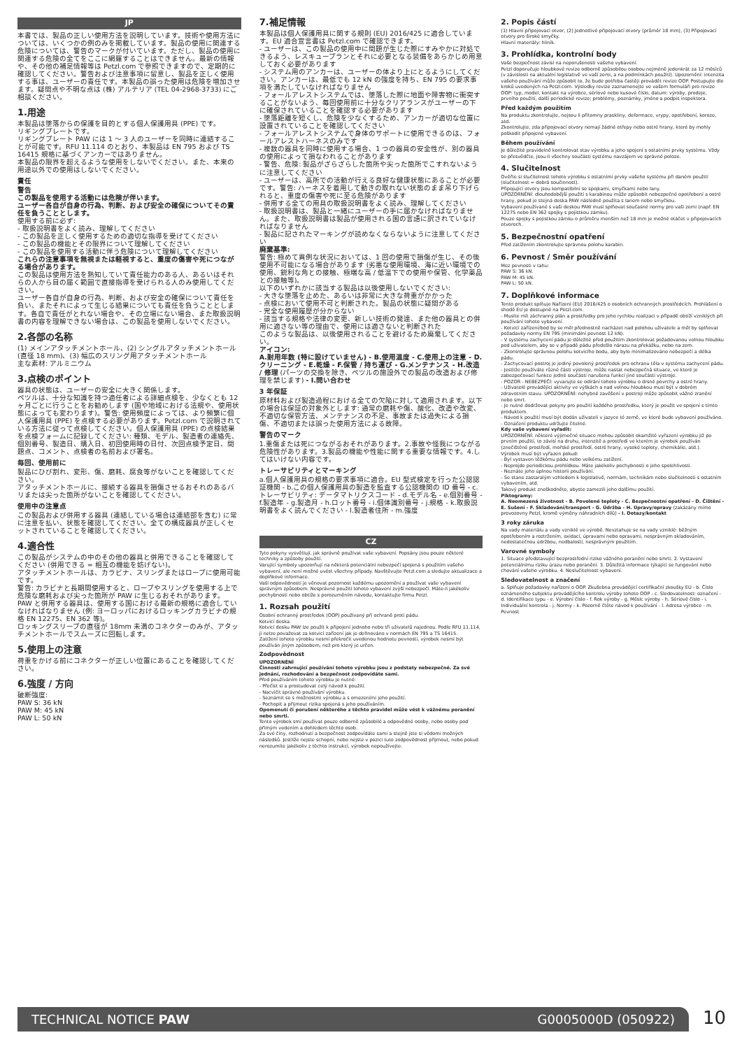JP
本書では、製品の正しい使用方法を説明しています。技術や使用方法については、いくつかの例のみを掲載しています。製品の使用に関連する危険については、警告のマークが付いています。ただし、製品の使用に関連する危険の全てをここに網羅することはできません。最新の情報や、その他の補足情報等は Petzl.com で参照できますので、定期的に確認してください。警告および注意事項に留意し、製品を正しく使用する事は、ユーザーの責任です。本製品の誤った使用は危険を増加させます。疑問点や不明な点は (株) アルテリア (TEL 04-2968-3733) にご相談ください。
1.用途
本製品は墜落からの保護を目的とする個人保護用具 (PPE) です。
リギングプレートです。
リギングプレート PAW には 1 ～ 3 人のユーザーを同時に連結することが可能です。RFU 11.114 のとおり、本製品は EN 795 および TS 16415 規格に基づくアンカーではありません。
本製品の限界を超えるような使用をしないでください。また、本来の用途以外での使用はしないでください。
責任
警告
この製品を使用する活動には危険が伴います。
ユーザー各自が自身の行為、判断、および安全の確保についてその責任を負うこととします。
使用する前に必ず:
- 取扱説明書をよく読み、理解してください
- この製品を正しく使用するための適切な指導を受けてください
- この製品の機能とその限界について理解してください
- この製品を使用する活動に伴う危険について理解してください
これらの注意事項を無視または軽視すると、重度の傷害や死につながる場合があります。
この製品は使用方法を熟知していて責任能力のある人、あるいはそれらの人から目の届く範囲で直接指導を受けられる人のみ使用してください。
ユーザー各自が自身の行為、判断、および安全の確保について責任を負い、またそれによって生じる結果についても責任を負うこととします。各自で責任がとれない場合や、その立場にない場合、また取扱説明書の内容を理解できない場合は、この製品を使用しないでください。
2.各部の名称
(1) メインアタッチメントホール、(2) シングルアタッチメントホール (直径 18 mm)、(3) 幅広のスリング用アタッチメントホール
主な素材: アルミニウム
3.点検のポイント
器具の状態は、ユーザーの安全に大きく関係します。
ペツルは、十分な知識を持つ適任者による詳細点検を、少なくとも 12 ヶ月ごとに行うことをお勧めします (国や地域における法規や、使用状態によっても変わります)。警告: 使用頻度によっては、より頻繁に個人保護用具 (PPE) を点検する必要があります。Petzl.com で説明されている方法に従って点検してください。個人保護用具 (PPE) の点検結果を点検フォームに記録してください: 種類、モデル、製造者の連絡先、個別番号、製造日、購入日、初回使用時の日付、次回点検予定日、問題点、コメント、点検者の名前および署名。
毎回、使用前に
製品にひび割れ、変形、傷、磨耗、腐食等がないことを確認してください。
アタッチメントホールに、接続する器具を損傷させるおそれのあるバリまたは尖った箇所がないことを確認してください。
使用中の注意点
この製品および併用する器具 (連結している場合は連結部を含む) に常に注意を払い、状態を確認してください。全ての構成器具が正しくセットされていることを確認してください。
4.適合性
この製品がシステムの中のその他の器具と併用できることを確認してください (併用できる = 相互の機能を妨げない)。
アタッチメントホールは、カラビナ、スリングまたはロープに使用可能です。
警告: カラビナと長期間使用すると、ロープやスリングを使用する上で危険な磨耗および尖った箇所が PAW に生じるおそれがあります。
PAW と併用する器具は、使用する国における最新の規格に適合していなければなりません (例: ヨーロッパにおけるロッキングカラビナの規格 EN 12275、EN 362 等)。
ロッキングスリーブの直径が 18mm 未満のコネクターのみが、アタッチメントホールでスムーズに回転します。
5.使用上の注意
荷重をかける前にコネクターが正しい位置にあることを確認してください。
6.強度 / 方向
破断強度:
PAW S: 36 kN
PAW M: 45 kN
PAW L: 50 kN
7.補足情報
本製品は個人保護用具に関する規則 (EU) 2016/425 に適合しています。EU 適合宣言書は Petzl.com で確認できます。
- ユーザーは、この製品の使用中に問題が生じた際にすみやかに対処できるよう、レスキュープランとそれに必要となる装備をあらかじめ用意しておく必要があります
- システム用のアンカーは、ユーザーの体より上にとるようにしてください。アンカーは、最低でも 12 kN の強度を持ち、EN 795 の要求事項を満たしていなければなりません
- フォールアレストシステムでは、墜落した際に地面や障害物に衝突することがないよう、毎回使用前に十分なクリアランスがユーザーの下に確保されていることを確認する必要があります
- 墜落距離を短くし、危険を少なくするため、アンカーが適切な位置に設置されていることを確認してください
- フォールアレストシステムで身体のサポートに使用できるのは、フォールアレストハーネスのみです
- 複数の器具を同時に使用する場合、1 つの器具の安全性が、別の器具の使用によって損なわれることがあります
- 警告、危険: 製品がざらざらした箇所や尖った箇所でこすれないように注意してください
- ユーザーは、高所での活動が行える良好な健康状態にあることが必要です。警告: ハーネスを着用して動きの取れない状態のまま吊り下げられると、重度の傷害や死に至る危険があります
- 併用する全ての用具の取扱説明書をよく読み、理解してください
- 取扱説明書は、製品と一緒にユーザーの手に届かなければなりません。また、取扱説明書は製品が使用される国の言語に訳されていなければなりません
- 製品に記されたマーキングが読めなくならないように注意してください
廃棄基準:
警告: 極めて異例な状況においては、1 回の使用で損傷が生じ、その後使用不可能になる場合があります (劣悪な使用環境、海に近い環境での使用、鋭利な角との接触、極端な高 / 低温下での使用や保管、化学薬品との接触等)。
以下のいずれかに該当する製品は以後使用しないでください:
- 大きな墜落を止めた、あるいは非常に大きな荷重がかかった
- 点検において使用不可と判断された。製品の状態に疑問がある
- 完全な使用履歴が分からない
- 該当する規格や法律の変更、新しい技術の発達、また他の器具との併用に適さない等の理由で、使用には適さないと判断された
このような製品は、以後使用されることを避けるため廃棄してください。
アイコン:
A.耐用年数 (特に設けていません) - B.使用温度 - C.使用上の注意 - D.クリーニング - E.乾燥 - F.保管 / 持ち運び - G.メンテナンス - H.改造 / 修理 (パーツの交換を除き、ペツルの施設外での製品の改造および修理を禁じます) - I.問い合わせ
3 年保証
原材料および製造過程における全ての欠陥に対して適用されます。以下の場合は保証の対象外とします: 通常の磨耗や傷、酸化、改造や改変、不適切な保管方法、メンテナンスの不足、事故または過失による損傷、不適切または誤った使用方法による故障。
警告のマーク
1.重傷または死につながるおそれがあります。2.事故や怪我につながる危険性があります。3.製品の機能や性能に関する重要な情報です。4.してはいけない内容です。
トレーサビリティとマーキング
a.個人保護用具の規格の要求事項に適合。EU 型式検定を行った公認認証機関 - b.この個人保護用具の製造を監査する公認機関の ID 番号 - c.トレーサビリティ: データマトリクスコード - d.モデル名 - e.個別番号 - f.製造年 - g.製造月 - h.ロット番号 - i.個体識別番号 - j.規格 - k.取扱説明書をよく読んでください - l.製造者住所 - m.強度
CZ
Tyto pokyny vysvětlují, jak správně používat vaše vybavení. Popsány jsou pouze některé techniky a způsoby použití.
Varující symboly upozorňují na některá potenciální nebezpečí spojená s použitím vašeho vybavení, ale není možné uvést všechny případy. Navštěvujte Petzl.com a sledujte aktualizace a doplňkové informace.
Vaší odpovědností je věnovat pozornost každému upozornění a používat vaše vybavení správným způsobem. Nesprávné použití tohoto vybavení zvýší nebezpečí. Máte-li jakékoliv pochybnosti nebo obtíže s porozuměním návodu, kontaktujte firmu Petzl.
1. Rozsah použití
Osobní ochranný prostředek (OOP) používaný při ochraně proti pádu.
Kotvicí deska.
Kotvicí desku PAW lze použít k připojení jednoho nebo tří uživatelů najednou. Podle RFU 11.114, ji nelze považovat za kotvicí zařízení jak je definováno v normách EN 795 a TS 16415.
Zatížení tohoto výrobku nesmí překročit uvedenou hodnotu pevnosti, výrobek nesmí být používán jiným způsobem, než pro který je určen.
Zodpovědnost
UPOZORNĚNÍ
Činnosti zahrnující používání tohoto výrobku jsou z podstaty nebezpečné. Za své jednání, rozhodování a bezpečnost zodpovídáte sami.
Před používáním tohoto výrobku je nutné:
- Přečíst si a prostudovat celý návod k použití.
- Nacvičit správné používání výrobku.
- Seznámit se s možnostmi výrobku a s omezeními jeho použití.
- Pochopit a přijmout rizika spojená s jeho používáním.
Opomenutí či porušení některého z těchto pravidel může vést k vážnému poranění nebo smrti.
Tento výrobek smí používat pouze odborně způsobilé a odpovědné osoby, nebo osoby pod přímým vedením a dohledem těchto osob.
Za své činy, rozhodnutí a bezpečnost zodpovídáte sami a stejně jste si vědomi možných následků. Jestliže nejste schopni, nebo nejste v pozici tuto zodpovědnost přijmout, nebo pokud nerozumíte jakékoliv z těchto instrukcí, výrobek nepoužívejte.
2. Popis částí
(1) Hlavní připojovací otvor, (2) Jednotlivé připojovací otvory (průměr 18 mm), (3) Připojovací otvory pro široké smyčky.
Hlavní materiály: hliník.
3. Prohlídka, kontrolní body
Vaše bezpečnost závisí na neporušenosti vašeho vybavení.
Petzl doporučuje hloubkové revize odborně způsobilou osobou nejméně jedenkrát za 12 měsíců (v závislosti na aktuální legislativě ve vaší zemi, a na podmínkách použití). Upozornění: intenzita vašeho používání může způsobit to, že bude potřeba častěji provádět revize OOP. Postupujte dle kroků uvedených na Petzl.com. Výsledky revize zaznamenejte ve vašem formuláři pro revize OOP: typ, model, kontakt na výrobce, sériové nebo kusové číslo, datum: výroby, prodeje, prvního použití, další periodické revize; problémy, poznámky, jméno a podpis inspektora.
Před každým použitím
Na produktu zkontrolujte, nejsou li přítomny praskliny, deformace, vrypy, opotřebení, koroze, atd.
Zkontrolujte, zda připojovací otvory nemají žádné otřepy nebo ostré hrany, které by mohly poškodit připojené vybavení.
Během používání
Je důležité pravidelně kontrolovat stav výrobku a jeho spojení s ostatními prvky systému. Vždy se přesvědčte, jsou-li všechny součásti systému navzájem ve správné poloze.
4. Slučitelnost
Ověřte si slučitelnost tohoto výrobku s ostatními prvky vašeho systému při daném použití (slučitelnost = dobrá součinnost).
Připojující otvory jsou kompatibilní se spojkami, smyčkami nebo lany.
UPOZORNĚNÍ: dlouhodobější použití s karabinou může způsobit nebezpečné opotřebení a ostré hrany, pokud je stejná deska PAW následně použita s lanem nebo smyčkou.
Vybavení používané s vaší deskou PAW musí splňovat současné normy pro vaši zemi (např. EN 12275 nebo EN 362 spojky s pojistkou zámku).
Pouze spojky s pojistkou zámku o průměru menším než 18 mm je možné otáčet v připojovacích otvorech.
5. Bezpečnostní opatření
Před zatížením zkontrolujte správnou polohu karabin.
6. Pevnost / Směr používání
Mez pevnosti v tahu:
PAW S: 36 kN.
PAW M: 45 kN.
PAW L: 50 kN.
7. Doplňkové informace
Tento produkt splňuje Nařízení (EU) 2016/425 o osobních ochranných prostředcích. Prohlášení o shodě EU je dostupné na Petzl.com.
- Musíte mít záchranný plán a prostředky pro jeho rychlou realizaci v případě obtíží vzniklých při používání tohoto vybavení.
- Kotvicí zařízení/bod by se měl přednostně nacházet nad polohou uživatele a měl by splňovat požadavky normy EN 795 (minimální pevnost 12 kN).
- V systému zachycení pádu je důležité před použitím zkontrolovat požadovanou volnou hloubku pod uživatelem, aby se v případě pádu předešlo nárazu na překážku, nebo na zem.
- Zkontrolujte správnou polohu kotvicího bodu, aby bylo minimalizováno nebezpečí a délka pádu.
- Zachycovací postroj je jediný povolený prostředek pro ochranu těla v systému zachycení pádu.
- Jestliže používáte různé části výstroje, může nastat nebezpečná situace, ve které je zabezpečovací funkce jedné součásti narušena funkcí jiné součásti výstroje.
- POZOR - NEBEZPEČÍ: vyvarujte se odírání tohoto výrobku o drsné povrchy a ostré hrany.
- Uživatelé provádějící aktivity ve výškách a nad volnou hloubkou musí být v dobrém zdravotním stavu. UPOZORNĚNÍ: nehybné zavěšení v postroji může způsobit vážné zranění nebo smrt.
- Je nutné dodržovat pokyny pro použití každého prostředku, který je použit ve spojení s tímto produktem.
- Návod k použití musí být dodán uživateli v jazyce té země, ve které bude vybavení používáno.
- Označení produktu udržujte čitelné.
Kdy vaše vybavení vyřadit:
UPOZORNĚNÍ: některé výjimečné situace mohou způsobit okamžité vyřazení výrobku již po prvním použití, to závisí na druhu, intenzitě a prostředí ve kterém je výrobek používán (znečištěné prostředí, mořské prostředí, ostré hrany, vysoké teploty, chemikálie, atd.).
Výrobek musí být vyřazen pokud:
- Byl vystaven těžkému pádu nebo velkému zatížení.
- Neprojde periodickou prohlídkou. Máte jakékoliv pochybnosti o jeho spolehlivosti.
- Neznáte jeho úplnou historii používání.
- Se stane zastaralým vzhledem k legislativě, normám, technikám nebo slučitelnosti s ostatním vybavením, atd.
Takový produkt zneškodněte, abyste zamezili jeho dalšímu použití.
Piktogramy:
A. Neomezená životnost - B. Povolené teploty - C. Bezpečnostní opatření - D. Čištění - E. Sušení - F. Skladování/transport - G. Údržba - H. Úpravy/opravy (zakázány mimo provozovny Petzl, kromě výměny náhradních dílů) - I. Dotazy/kontakt
3 roky záruka
Na vady materiálu a vady vzniklé ve výrobě. Nevztahuje se na vady vzniklé: běžným opotřebením a roztržením, oxidací, úpravami nebo opravami, nesprávným skladováním, nedostatečnou údržbou, nedbalostí, nesprávným použitím.
Varovné symboly
1. Situace představující bezprostřední riziko vážného poranění nebo smrti. 2. Vystavení potenciálnímu riziku úrazu nebo poranění. 3. Důležitá informace týkající se fungování nebo chování vašeho výrobku. 4. Neslučitelnost vybavení.
Sledovatelnost a značení
a. Splňuje požadavky nařízení o OOP. Zkušebna provádějící certifikační zkoušky EU - b. Číslo oznámeného subjektu provádějícího kontrolu výroby tohoto OOP - c. Sledovatelnost: označení - d. Identifikace typu - e. Výrobní číslo - f. Rok výroby - g. Měsíc výroby - h. Sériové číslo - i. Individuální kontrola - j. Normy - k. Pozorně čtěte návod k používání - l. Adresa výrobce - m. Pevnost
TECHNICAL NOTICE PAW G0005000D (050922) 10